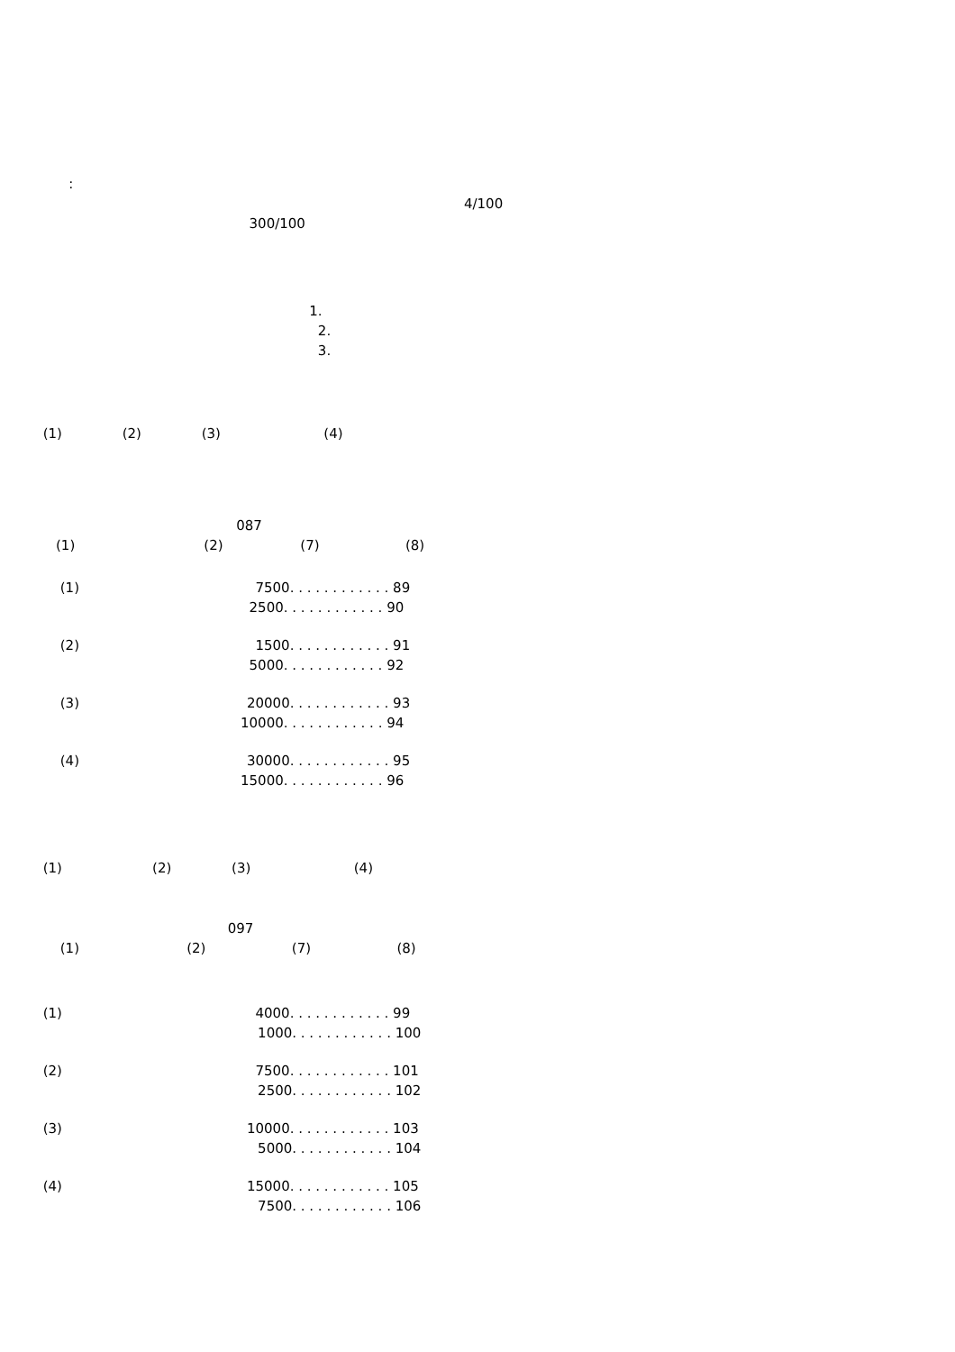:
4/100
300/100
1.
2.
3.
(1) (2) (3) (4)
087
(1) (2) (7) (8)
(1) 7500. . . . . . . . . . . . 89
2500. . . . . . . . . . . . 90
(2) 1500. . . . . . . . . . . . 91
5000. . . . . . . . . . . . 92
(3) 20000. . . . . . . . . . . . 93
10000. . . . . . . . . . . . 94
(4) 30000. . . . . . . . . . . . 95
15000. . . . . . . . . . . . 96
(1) (2) (3) (4)
097
(1) (2) (7) (8)
(1) 4000. . . . . . . . . . . . 99
1000. . . . . . . . . . . . 100
(2) 7500. . . . . . . . . . . . 101
2500. . . . . . . . . . . . 102
(3) 10000. . . . . . . . . . . . 103
5000. . . . . . . . . . . . 104
(4) 15000. . . . . . . . . . . . 105
7500. . . . . . . . . . . . 106